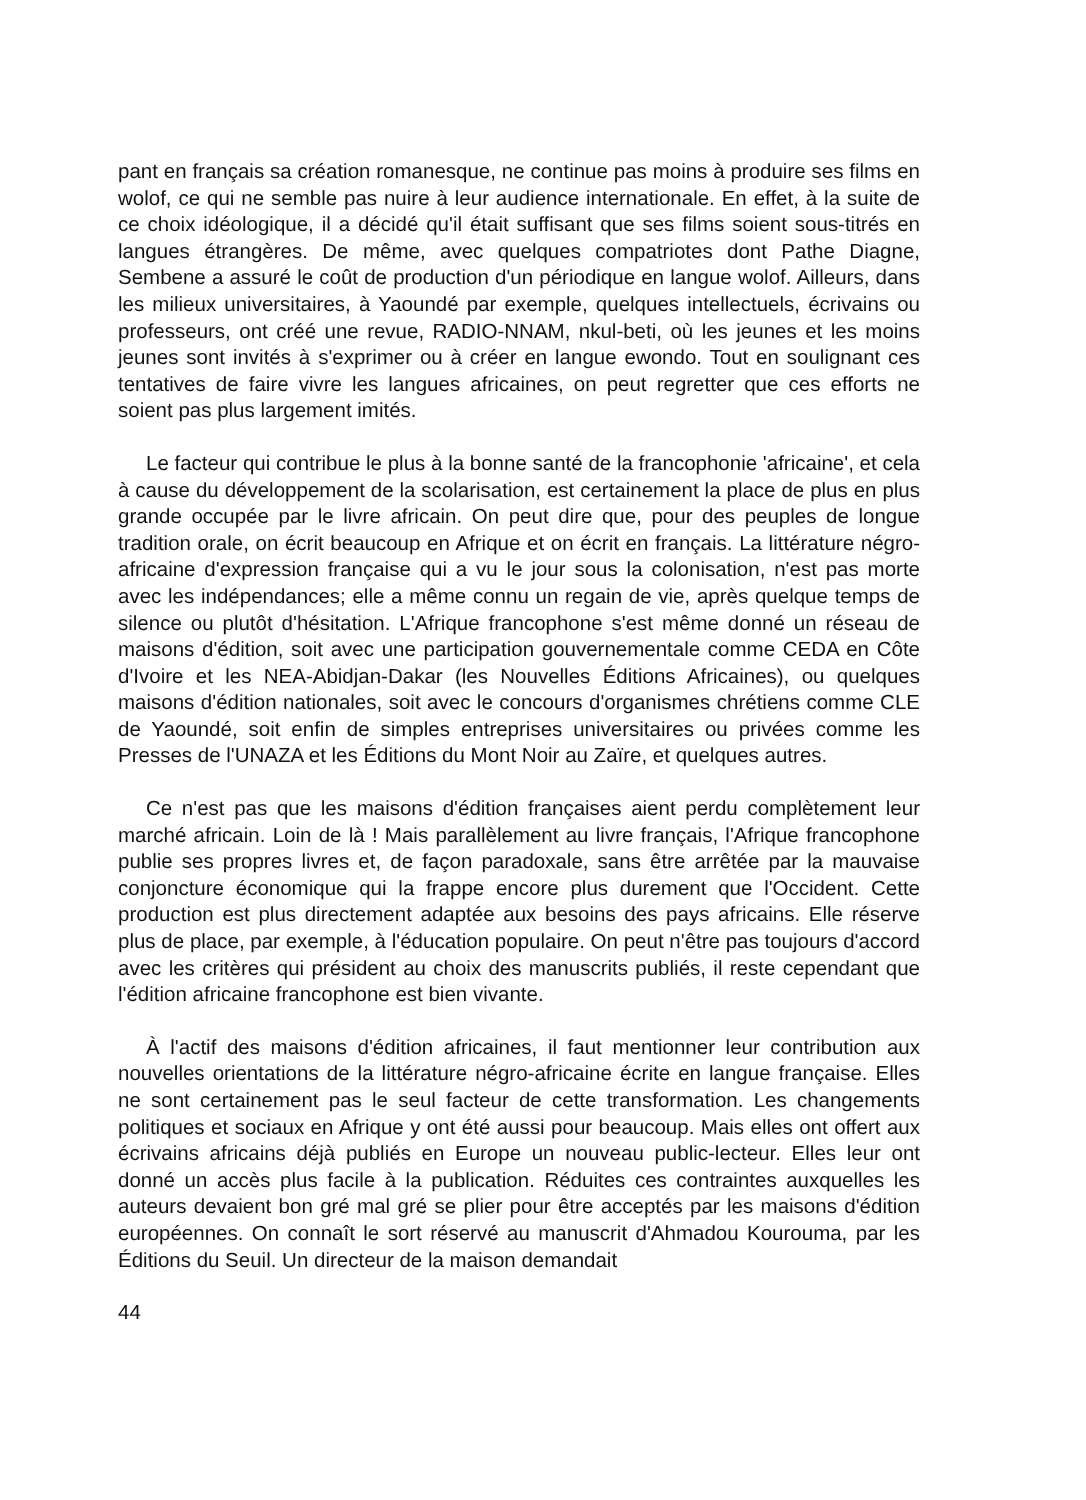pant en français sa création romanesque, ne continue pas moins à produire ses films en wolof, ce qui ne semble pas nuire à leur audience internationale. En effet, à la suite de ce choix idéologique, il a décidé qu'il était suffisant que ses films soient sous-titrés en langues étrangères. De même, avec quelques compatriotes dont Pathe Diagne, Sembene a assuré le coût de production d'un périodique en langue wolof. Ailleurs, dans les milieux universitaires, à Yaoundé par exemple, quelques intellectuels, écrivains ou professeurs, ont créé une revue, RADIO-NNAM, nkul-beti, où les jeunes et les moins jeunes sont invités à s'exprimer ou à créer en langue ewondo. Tout en soulignant ces tentatives de faire vivre les langues africaines, on peut regretter que ces efforts ne soient pas plus largement imités.
Le facteur qui contribue le plus à la bonne santé de la francophonie 'africaine', et cela à cause du développement de la scolarisation, est certainement la place de plus en plus grande occupée par le livre africain. On peut dire que, pour des peuples de longue tradition orale, on écrit beaucoup en Afrique et on écrit en français. La littérature négro-africaine d'expression française qui a vu le jour sous la colonisation, n'est pas morte avec les indépendances; elle a même connu un regain de vie, après quelque temps de silence ou plutôt d'hésitation. L'Afrique francophone s'est même donné un réseau de maisons d'édition, soit avec une participation gouvernementale comme CEDA en Côte d'Ivoire et les NEA-Abidjan-Dakar (les Nouvelles Éditions Africaines), ou quelques maisons d'édition nationales, soit avec le concours d'organismes chrétiens comme CLE de Yaoundé, soit enfin de simples entreprises universitaires ou privées comme les Presses de l'UNAZA et les Éditions du Mont Noir au Zaïre, et quelques autres.
Ce n'est pas que les maisons d'édition françaises aient perdu complètement leur marché africain. Loin de là ! Mais parallèlement au livre français, l'Afrique francophone publie ses propres livres et, de façon paradoxale, sans être arrêtée par la mauvaise conjoncture économique qui la frappe encore plus durement que l'Occident. Cette production est plus directement adaptée aux besoins des pays africains. Elle réserve plus de place, par exemple, à l'éducation populaire. On peut n'être pas toujours d'accord avec les critères qui président au choix des manuscrits publiés, il reste cependant que l'édition africaine francophone est bien vivante.
À l'actif des maisons d'édition africaines, il faut mentionner leur contribution aux nouvelles orientations de la littérature négro-africaine écrite en langue française. Elles ne sont certainement pas le seul facteur de cette transformation. Les changements politiques et sociaux en Afrique y ont été aussi pour beaucoup. Mais elles ont offert aux écrivains africains déjà publiés en Europe un nouveau public-lecteur. Elles leur ont donné un accès plus facile à la publication. Réduites ces contraintes auxquelles les auteurs devaient bon gré mal gré se plier pour être acceptés par les maisons d'édition européennes. On connaît le sort réservé au manuscrit d'Ahmadou Kourouma, par les Éditions du Seuil. Un directeur de la maison demandait
44